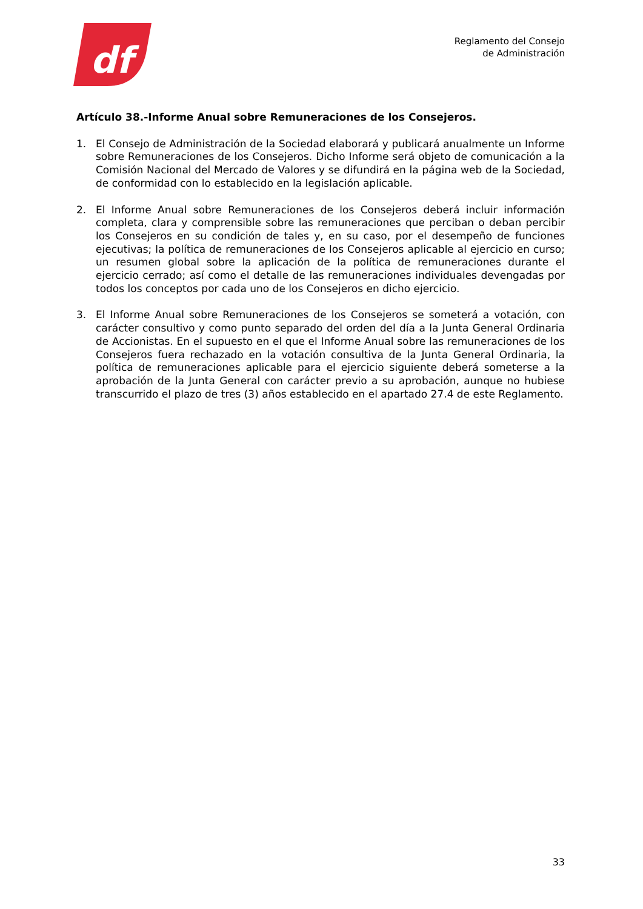df
Reglamento del Consejo
de Administración
Artículo 38.-Informe Anual sobre Remuneraciones de los Consejeros.
1. El Consejo de Administración de la Sociedad elaborará y publicará anualmente un Informe sobre Remuneraciones de los Consejeros. Dicho Informe será objeto de comunicación a la Comisión Nacional del Mercado de Valores y se difundirá en la página web de la Sociedad, de conformidad con lo establecido en la legislación aplicable.
2. El Informe Anual sobre Remuneraciones de los Consejeros deberá incluir información completa, clara y comprensible sobre las remuneraciones que perciban o deban percibir los Consejeros en su condición de tales y, en su caso, por el desempeño de funciones ejecutivas; la política de remuneraciones de los Consejeros aplicable al ejercicio en curso; un resumen global sobre la aplicación de la política de remuneraciones durante el ejercicio cerrado; así como el detalle de las remuneraciones individuales devengadas por todos los conceptos por cada uno de los Consejeros en dicho ejercicio.
3. El Informe Anual sobre Remuneraciones de los Consejeros se someterá a votación, con carácter consultivo y como punto separado del orden del día a la Junta General Ordinaria de Accionistas. En el supuesto en el que el Informe Anual sobre las remuneraciones de los Consejeros fuera rechazado en la votación consultiva de la Junta General Ordinaria, la política de remuneraciones aplicable para el ejercicio siguiente deberá someterse a la aprobación de la Junta General con carácter previo a su aprobación, aunque no hubiese transcurrido el plazo de tres (3) años establecido en el apartado 27.4 de este Reglamento.
33